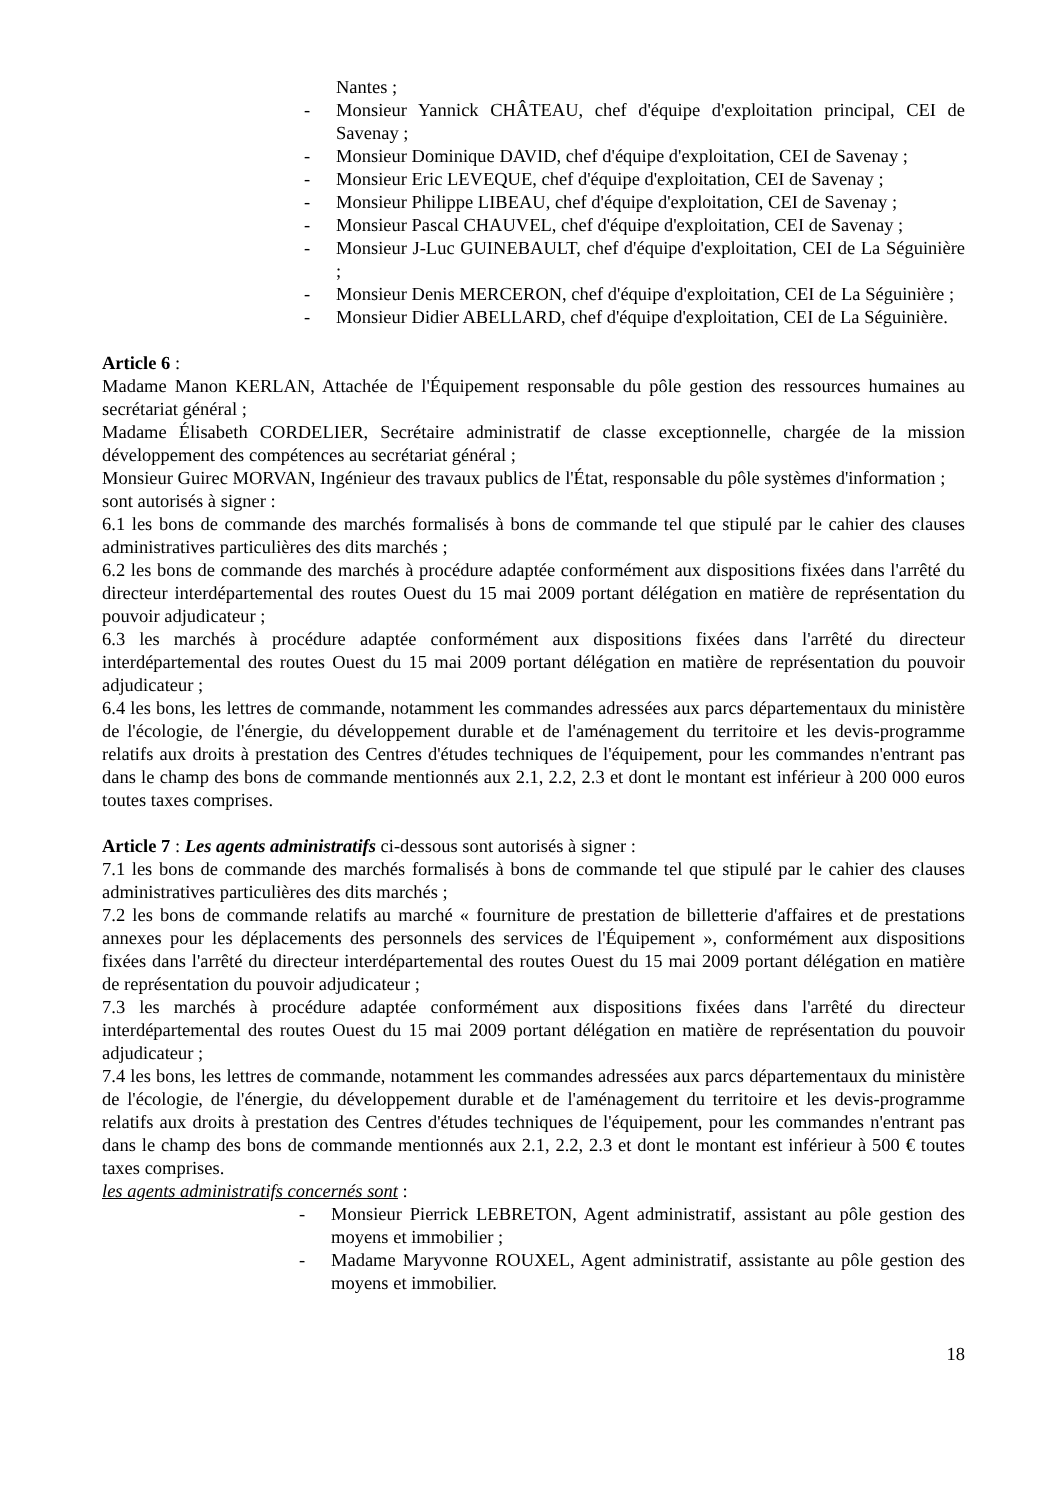Nantes ;
- Monsieur Yannick CHÂTEAU, chef d'équipe d'exploitation principal, CEI de Savenay ;
- Monsieur Dominique DAVID, chef d'équipe d'exploitation, CEI de Savenay ;
- Monsieur Eric LEVEQUE, chef d'équipe d'exploitation, CEI de Savenay ;
- Monsieur Philippe LIBEAU, chef d'équipe d'exploitation, CEI de Savenay ;
- Monsieur Pascal CHAUVEL, chef d'équipe d'exploitation, CEI de Savenay ;
- Monsieur J-Luc GUINEBAULT, chef d'équipe d'exploitation, CEI de La Séguinière ;
- Monsieur Denis MERCERON, chef d'équipe d'exploitation, CEI de La Séguinière ;
- Monsieur Didier ABELLARD, chef d'équipe d'exploitation, CEI de La Séguinière.
Article 6 :
Madame Manon KERLAN, Attachée de l'Équipement responsable du pôle gestion des ressources humaines au secrétariat général ;
Madame Élisabeth CORDELIER, Secrétaire administratif de classe exceptionnelle, chargée de la mission développement des compétences au secrétariat général ;
Monsieur Guirec MORVAN, Ingénieur des travaux publics de l'État, responsable du pôle systèmes d'information ;
sont autorisés à signer :
6.1 les bons de commande des marchés formalisés à bons de commande tel que stipulé par le cahier des clauses administratives particulières des dits marchés ;
6.2 les bons de commande des marchés à procédure adaptée conformément aux dispositions fixées dans l'arrêté du directeur interdépartemental des routes Ouest du 15 mai 2009 portant délégation en matière de représentation du pouvoir adjudicateur ;
6.3 les marchés à procédure adaptée conformément aux dispositions fixées dans l'arrêté du directeur interdépartemental des routes Ouest du 15 mai 2009 portant délégation en matière de représentation du pouvoir adjudicateur ;
6.4 les bons, les lettres de commande, notamment les commandes adressées aux parcs départementaux du ministère de l'écologie, de l'énergie, du développement durable et de l'aménagement du territoire et les devis-programme relatifs aux droits à prestation des Centres d'études techniques de l'équipement, pour les commandes n'entrant pas dans le champ des bons de commande mentionnés aux 2.1, 2.2, 2.3 et dont le montant est inférieur à 200 000 euros toutes taxes comprises.
Article 7 : Les agents administratifs ci-dessous sont autorisés à signer :
7.1 les bons de commande des marchés formalisés à bons de commande tel que stipulé par le cahier des clauses administratives particulières des dits marchés ;
7.2 les bons de commande relatifs au marché « fourniture de prestation de billetterie d'affaires et de prestations annexes pour les déplacements des personnels des services de l'Équipement », conformément aux dispositions fixées dans l'arrêté du directeur interdépartemental des routes Ouest du 15 mai 2009 portant délégation en matière de représentation du pouvoir adjudicateur ;
7.3 les marchés à procédure adaptée conformément aux dispositions fixées dans l'arrêté du directeur interdépartemental des routes Ouest du 15 mai 2009 portant délégation en matière de représentation du pouvoir adjudicateur ;
7.4 les bons, les lettres de commande, notamment les commandes adressées aux parcs départementaux du ministère de l'écologie, de l'énergie, du développement durable et de l'aménagement du territoire et les devis-programme relatifs aux droits à prestation des Centres d'études techniques de l'équipement, pour les commandes n'entrant pas dans le champ des bons de commande mentionnés aux 2.1, 2.2, 2.3 et dont le montant est inférieur à 500 € toutes taxes comprises.
les agents administratifs concernés sont :
- Monsieur Pierrick LEBRETON, Agent administratif, assistant au pôle gestion des moyens et immobilier ;
- Madame Maryvonne ROUXEL, Agent administratif, assistante au pôle gestion des moyens et immobilier.
18